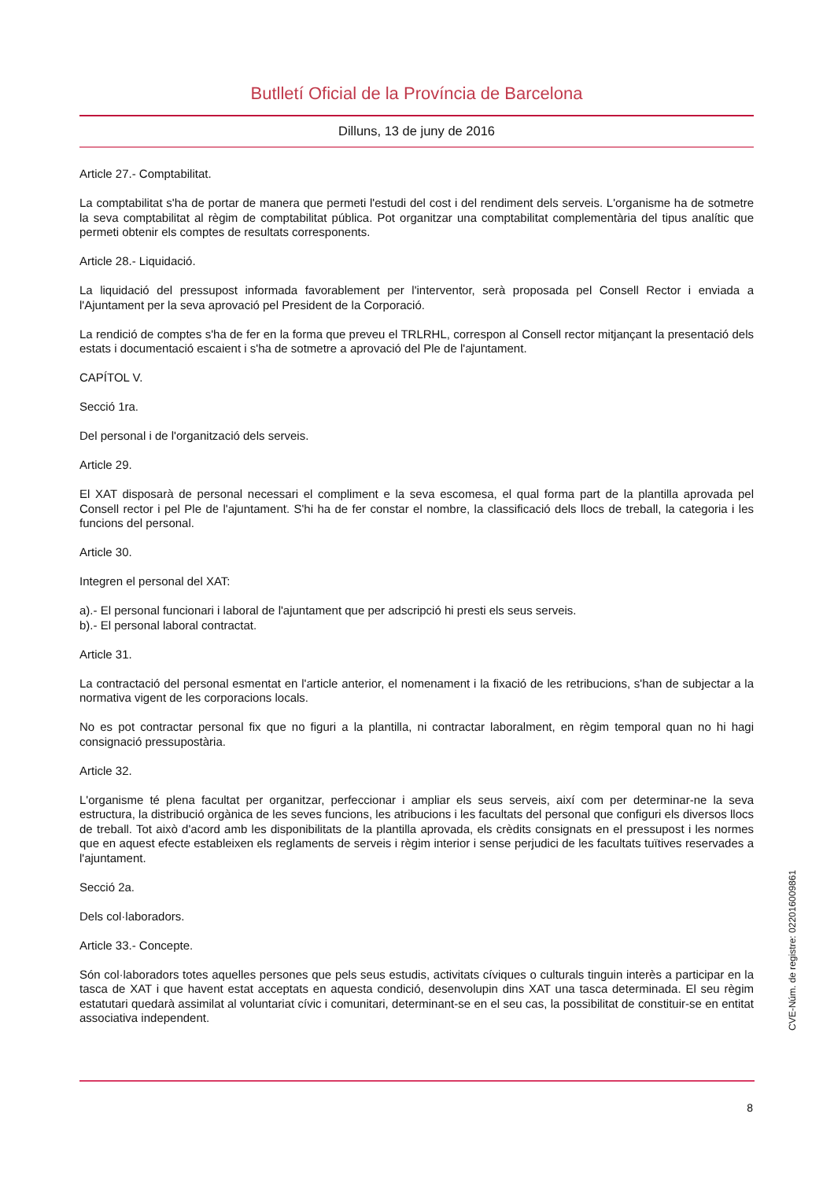Butlletí Oficial de la Província de Barcelona
Dilluns, 13 de juny de 2016
Article 27.- Comptabilitat.
La comptabilitat s'ha de portar de manera que permeti l'estudi del cost i del rendiment dels serveis. L'organisme ha de sotmetre la seva comptabilitat al règim de comptabilitat pública. Pot organitzar una comptabilitat complementària del tipus analític que permeti obtenir els comptes de resultats corresponents.
Article 28.- Liquidació.
La liquidació del pressupost informada favorablement per l'interventor, serà proposada pel Consell Rector i enviada a l'Ajuntament per la seva aprovació pel President de la Corporació.
La rendició de comptes s'ha de fer en la forma que preveu el TRLRHL, correspon al Consell rector mitjançant la presentació dels estats i documentació escaient i s'ha de sotmetre a aprovació del Ple de l'ajuntament.
CAPÍTOL V.
Secció 1ra.
Del personal i de l'organització dels serveis.
Article 29.
El XAT disposarà de personal necessari el compliment e la seva escomesa, el qual forma part de la plantilla aprovada pel Consell rector i pel Ple de l'ajuntament. S'hi ha de fer constar el nombre, la classificació dels llocs de treball, la categoria i les funcions del personal.
Article 30.
Integren el personal del XAT:
a).- El personal funcionari i laboral de l'ajuntament que per adscripció hi presti els seus serveis.
b).- El personal laboral contractat.
Article 31.
La contractació del personal esmentat en l'article anterior, el nomenament i la fixació de les retribucions, s'han de subjectar a la normativa vigent de les corporacions locals.
No es pot contractar personal fix que no figuri a la plantilla, ni contractar laboralment, en règim temporal quan no hi hagi consignació pressupostària.
Article 32.
L'organisme té plena facultat per organitzar, perfeccionar i ampliar els seus serveis, així com per determinar-ne la seva estructura, la distribució orgànica de les seves funcions, les atribucions i les facultats del personal que configuri els diversos llocs de treball. Tot això d'acord amb les disponibilitats de la plantilla aprovada, els crèdits consignats en el pressupost i les normes que en aquest efecte estableixen els reglaments de serveis i règim interior i sense perjudici de les facultats tuïtives reservades a l'ajuntament.
Secció 2a.
Dels col·laboradors.
Article 33.- Concepte.
Són col·laboradors totes aquelles persones que pels seus estudis, activitats cíviques o culturals tinguin interès a participar en la tasca de XAT i que havent estat acceptats en aquesta condició, desenvolupin dins XAT una tasca determinada. El seu règim estatutari quedarà assimilat al voluntariat cívic i comunitari, determinant-se en el seu cas, la possibilitat de constituir-se en entitat associativa independent.
CVE-Núm. de registre: 022016009861
8